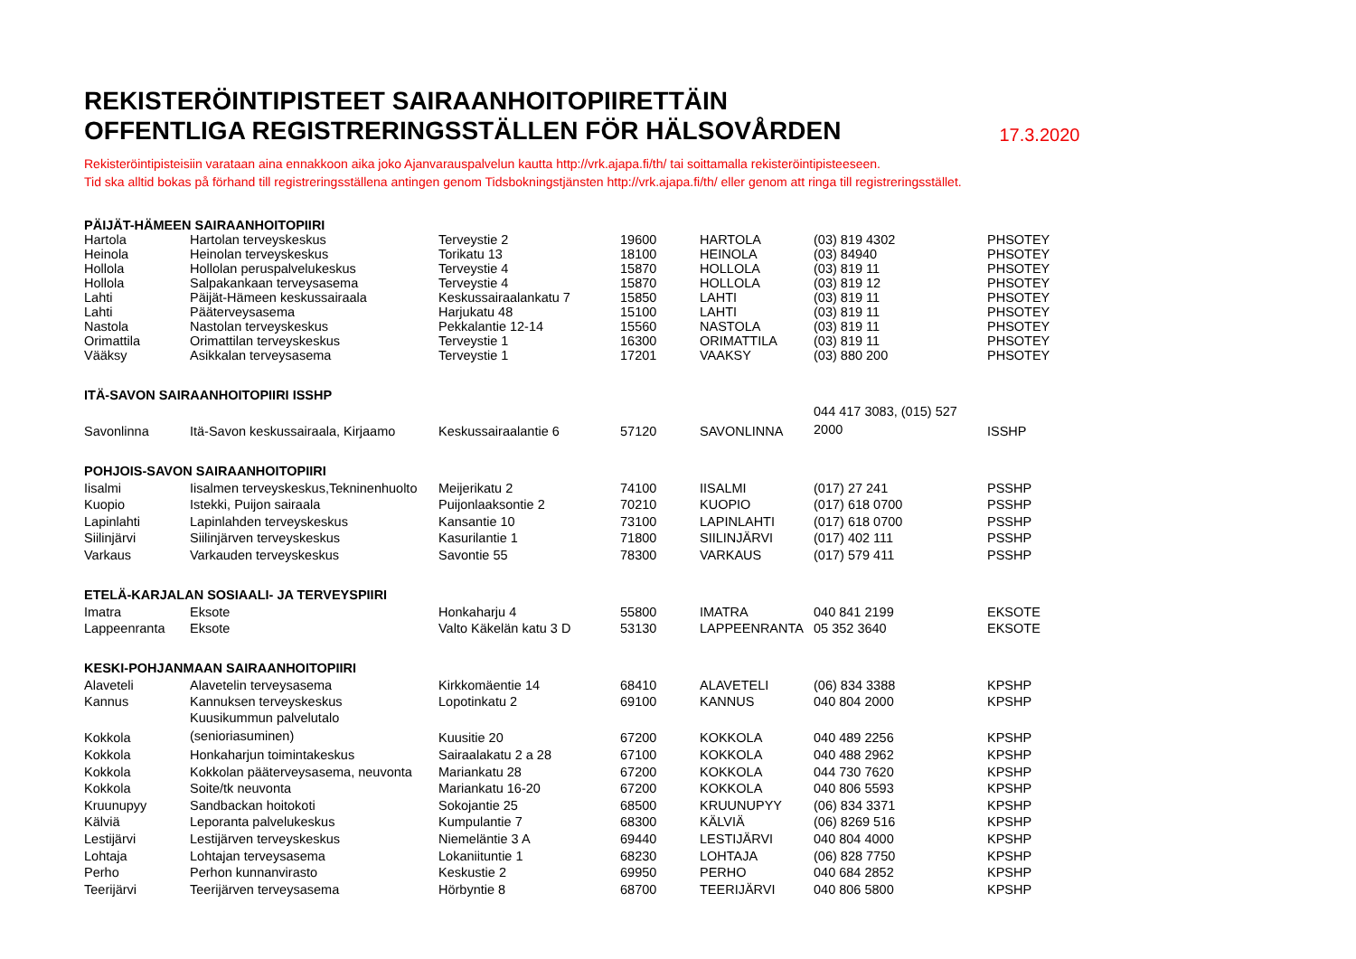REKISTERÖINTIPISTEET SAIRAANHOITOPIIRETTÄIN
OFFENTLIGA REGISTRERINGSSTÄLLEN FÖR HÄLSOVÅRDEN
17.3.2020
Rekisteröintipisteisiin varataan aina ennakkoon aika joko Ajanvarauspalvelun kautta http://vrk.ajapa.fi/th/ tai soittamalla rekisteröintipisteeseen.
Tid ska alltid bokas på förhand till registreringsställena antingen genom Tidsbokningstjänsten http://vrk.ajapa.fi/th/ eller genom att ringa till registreringsstället.
| PÄIJÄT-HÄMEEN SAIRAANHOITOPIIRI | | | | | | |
| Hartola | Hartolan terveyskeskus | Terveystie 2 | 19600 | HARTOLA | (03) 819 4302 | PHSOTEY |
| Heinola | Heinolan terveyskeskus | Torikatu 13 | 18100 | HEINOLA | (03) 84940 | PHSOTEY |
| Hollola | Hollolan peruspalvelukeskus | Terveystie 4 | 15870 | HOLLOLA | (03) 819 11 | PHSOTEY |
| Hollola | Salpakankaan terveysasema | Terveystie 4 | 15870 | HOLLOLA | (03) 819 12 | PHSOTEY |
| Lahti | Päijät-Hämeen keskussairaala | Keskussairaalankatu 7 | 15850 | LAHTI | (03) 819 11 | PHSOTEY |
| Lahti | Pääterveysasema | Harjukatu 48 | 15100 | LAHTI | (03) 819 11 | PHSOTEY |
| Nastola | Nastolan terveyskeskus | Pekkalantie 12-14 | 15560 | NASTOLA | (03) 819 11 | PHSOTEY |
| Orimattila | Orimattilan terveyskeskus | Terveystie 1 | 16300 | ORIMATTILA | (03) 819 11 | PHSOTEY |
| Vääksy | Asikkalan terveysasema | Terveystie 1 | 17201 | VAAKSY | (03) 880 200 | PHSOTEY |
| ITÄ-SAVON SAIRAANHOITOPIIRI ISSHP | | | | | | |
| Savonlinna | Itä-Savon keskussairaala, Kirjaamo | Keskussairaalantie 6 | 57120 | SAVONLINNA | 044 417 3083, (015) 527 2000 | ISSHP |
| POHJOIS-SAVON SAIRAANHOITOPIIRI | | | | | | |
| Iisalmi | Iisalmen terveyskeskus,Tekninenhuolto | Meijerikatu 2 | 74100 | IISALMI | (017) 27 241 | PSSHP |
| Kuopio | Istekki, Puijon sairaala | Puijonlaaksontie 2 | 70210 | KUOPIO | (017) 618 0700 | PSSHP |
| Lapinlahti | Lapinlahden terveyskeskus | Kansantie 10 | 73100 | LAPINLAHTI | (017) 618 0700 | PSSHP |
| Siilinjärvi | Siilinjärven terveyskeskus | Kasurilantie 1 | 71800 | SIILINJÄRVI | (017) 402 111 | PSSHP |
| Varkaus | Varkauden terveyskeskus | Savontie 55 | 78300 | VARKAUS | (017) 579 411 | PSSHP |
| ETELÄ-KARJALAN SOSIAALI- JA TERVEYSPIIRI | | | | | | |
| Imatra | Eksote | Honkaharju 4 | 55800 | IMATRA | 040 841 2199 | EKSOTE |
| Lappeenranta | Eksote | Valto Käkelän katu 3 D | 53130 | LAPPEENRANTA | 05 352 3640 | EKSOTE |
| KESKI-POHJANMAAN SAIRAANHOITOPIIRI | | | | | | |
| Alaveteli | Alavetelin terveysasema | Kirkkomäentie 14 | 68410 | ALAVETELI | (06) 834 3388 | KPSHP |
| Kannus | Kannuksen terveyskeskus | Lopotinkatu 2 | 69100 | KANNUS | 040 804 2000 | KPSHP |
| Kokkola | Kuusikummun palvelutalo (senioriasuminen) | Kuusitie 20 | 67200 | KOKKOLA | 040 489 2256 | KPSHP |
| Kokkola | Honkaharjun toimintakeskus | Sairaalakatu 2 a 28 | 67100 | KOKKOLA | 040 488 2962 | KPSHP |
| Kokkola | Kokkolan pääterveysasema, neuvonta | Mariankatu 28 | 67200 | KOKKOLA | 044 730 7620 | KPSHP |
| Kokkola | Soite/tk neuvonta | Mariankatu 16-20 | 67200 | KOKKOLA | 040 806 5593 | KPSHP |
| Kruunupyy | Sandbackan hoitokoti | Sokojantie 25 | 68500 | KRUUNUPYY | (06) 834 3371 | KPSHP |
| Kälviä | Leporanta palvelukeskus | Kumpulantie 7 | 68300 | KÄLVIÄ | (06) 8269 516 | KPSHP |
| Lestijärvi | Lestijärven terveyskeskus | Niemeläntie 3 A | 69440 | LESTIJÄRVI | 040 804 4000 | KPSHP |
| Lohtaja | Lohtajan terveysasema | Lokaniituntie 1 | 68230 | LOHTAJA | (06) 828 7750 | KPSHP |
| Perho | Perhon kunnanvirasto | Keskustie 2 | 69950 | PERHO | 040 684 2852 | KPSHP |
| Teerijärvi | Teerijärven terveysasema | Hörbyntie 8 | 68700 | TEERIJÄRVI | 040 806 5800 | KPSHP |